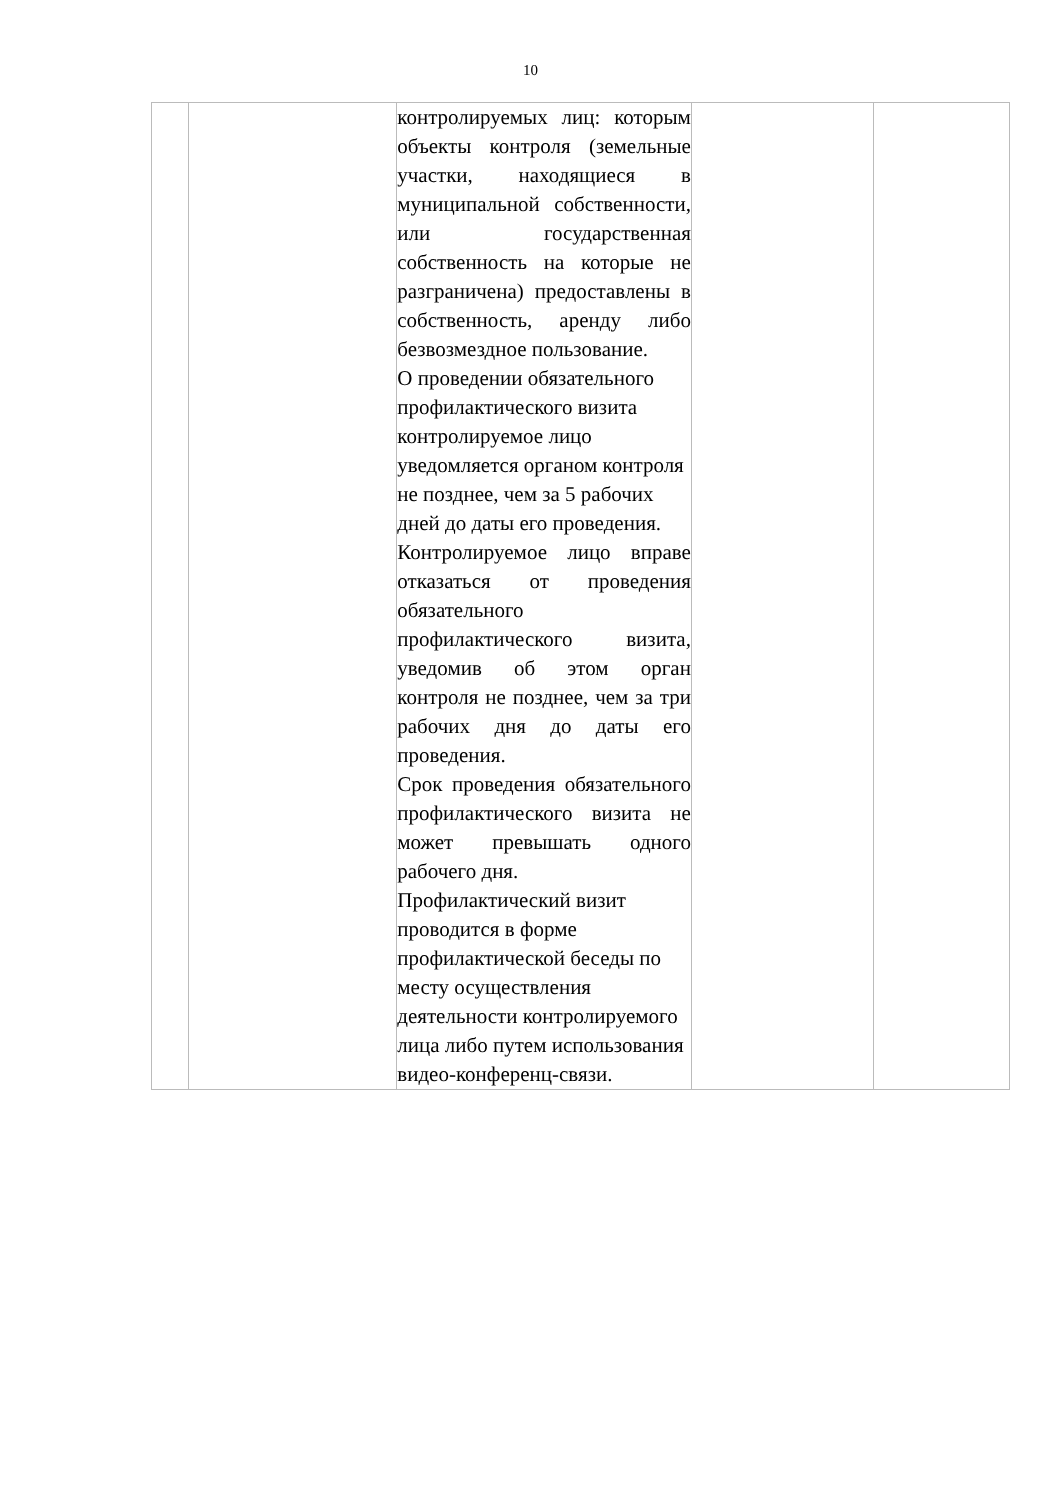10
| | | контролируемых лиц: которым объекты контроля (земельные участки, находящиеся в муниципальной собственности, или государственная собственность на которые не разграничена) предоставлены в собственность, аренду либо безвозмездное пользование. О проведении обязательного профилактического визита контролируемое лицо уведомляется органом контроля не позднее, чем за 5 рабочих дней до даты его проведения. Контролируемое лицо вправе отказаться от проведения обязательного профилактического визита, уведомив об этом орган контроля не позднее, чем за три рабочих дня до даты его проведения. Срок проведения обязательного профилактического визита не может превышать одного рабочего дня. Профилактический визит проводится в форме профилактической беседы по месту осуществления деятельности контролируемого лица либо путем использования видео-конференц-связи. | | |